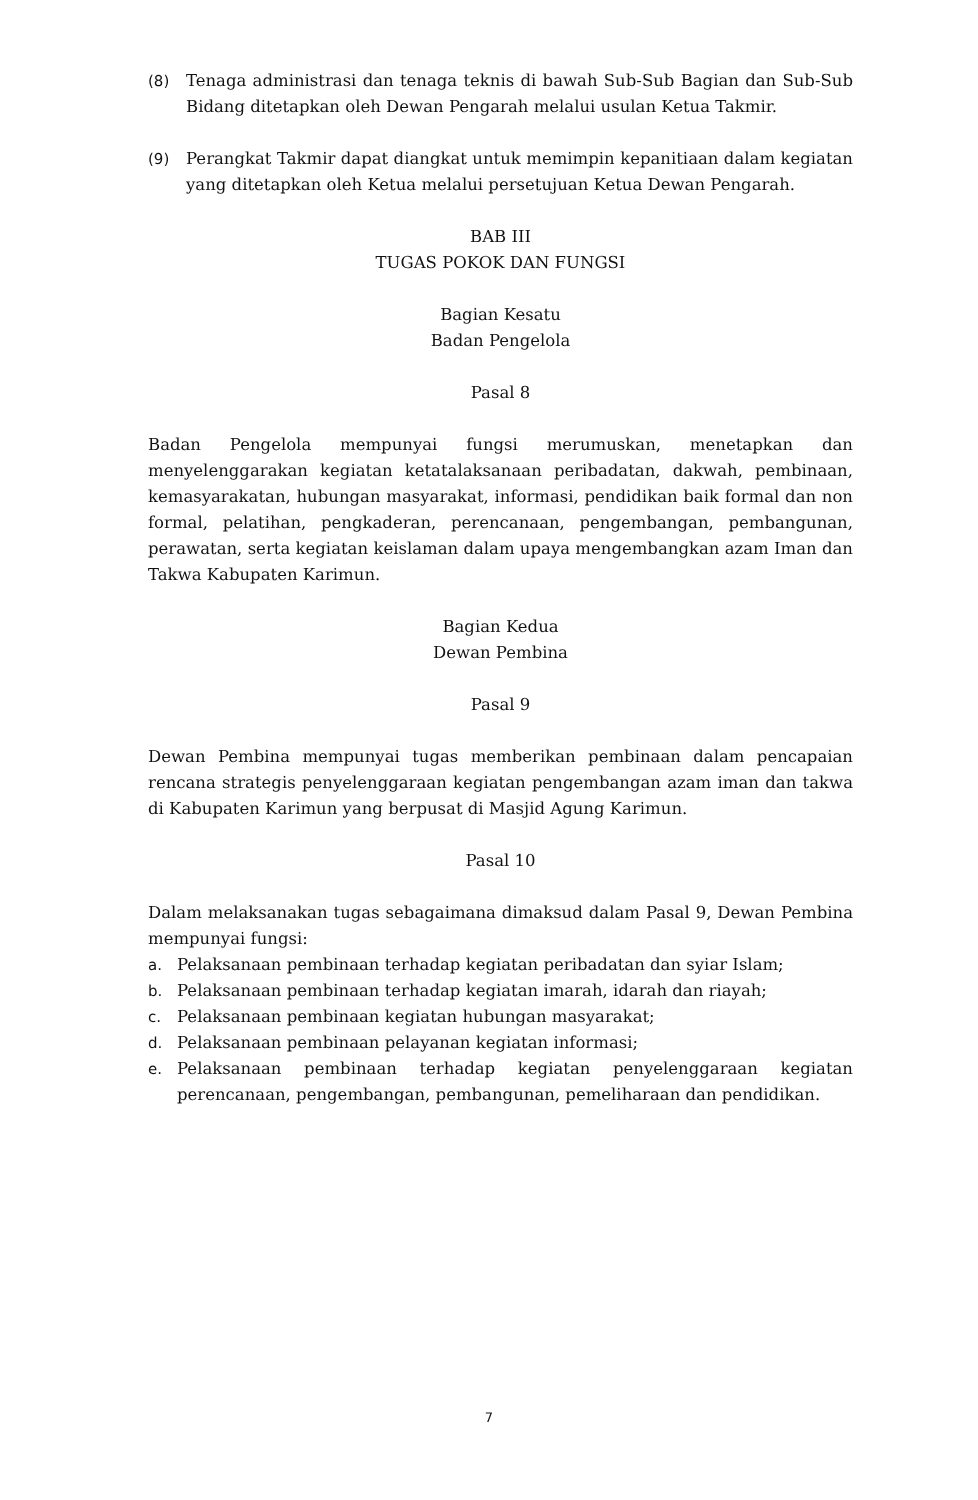(8) Tenaga administrasi dan tenaga teknis di bawah Sub-Sub Bagian dan Sub-Sub Bidang ditetapkan oleh Dewan Pengarah melalui usulan Ketua Takmir.
(9) Perangkat Takmir dapat diangkat untuk memimpin kepanitiaan dalam kegiatan yang ditetapkan oleh Ketua melalui persetujuan Ketua Dewan Pengarah.
BAB III
TUGAS POKOK DAN FUNGSI
Bagian Kesatu
Badan Pengelola
Pasal 8
Badan Pengelola mempunyai fungsi merumuskan, menetapkan dan menyelenggarakan kegiatan ketatalaksanaan peribadatan, dakwah, pembinaan, kemasyarakatan, hubungan masyarakat, informasi, pendidikan baik formal dan non formal, pelatihan, pengkaderan, perencanaan, pengembangan, pembangunan, perawatan, serta kegiatan keislaman dalam upaya mengembangkan azam Iman dan Takwa Kabupaten Karimun.
Bagian Kedua
Dewan Pembina
Pasal 9
Dewan Pembina mempunyai tugas memberikan pembinaan dalam pencapaian rencana strategis penyelenggaraan kegiatan pengembangan azam iman dan takwa di Kabupaten Karimun yang berpusat di Masjid Agung Karimun.
Pasal 10
Dalam melaksanakan tugas sebagaimana dimaksud dalam Pasal 9, Dewan Pembina mempunyai fungsi:
a. Pelaksanaan pembinaan terhadap kegiatan peribadatan dan syiar Islam;
b. Pelaksanaan pembinaan terhadap kegiatan imarah, idarah dan riayah;
c. Pelaksanaan pembinaan kegiatan hubungan masyarakat;
d. Pelaksanaan pembinaan pelayanan kegiatan informasi;
e. Pelaksanaan pembinaan terhadap kegiatan penyelenggaraan kegiatan perencanaan, pengembangan, pembangunan, pemeliharaan dan pendidikan.
7